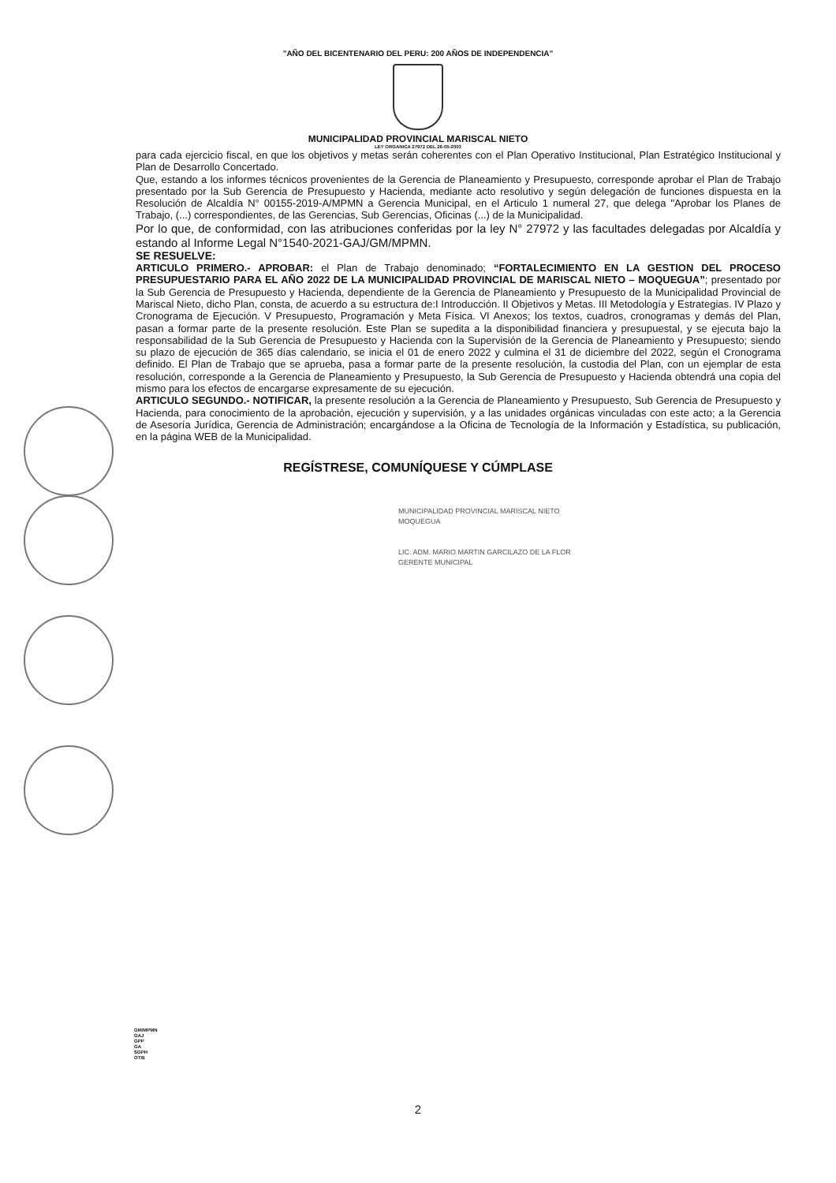"AÑO DEL BICENTENARIO DEL PERU: 200 AÑOS DE INDEPENDENCIA"
MUNICIPALIDAD PROVINCIAL MARISCAL NIETO
LEY ORGANICA 27972 DEL 26-05-2003
para cada ejercicio fiscal, en que los objetivos y metas serán coherentes con el Plan Operativo Institucional, Plan Estratégico Institucional y Plan de Desarrollo Concertado.
Que, estando a los informes técnicos provenientes de la Gerencia de Planeamiento y Presupuesto, corresponde aprobar el Plan de Trabajo presentado por la Sub Gerencia de Presupuesto y Hacienda, mediante acto resolutivo y según delegación de funciones dispuesta en la Resolución de Alcaldía N° 00155-2019-A/MPMN a Gerencia Municipal, en el Articulo 1 numeral 27, que delega "Aprobar los Planes de Trabajo, (...) correspondientes, de las Gerencias, Sub Gerencias, Oficinas (...) de la Municipalidad.
Por lo que, de conformidad, con las atribuciones conferidas por la ley N° 27972 y las facultades delegadas por Alcaldía y estando al Informe Legal N°1540-2021-GAJ/GM/MPMN.
SE RESUELVE:
ARTICULO PRIMERO.- APROBAR: el Plan de Trabajo denominado; “FORTALECIMIENTO EN LA GESTION DEL PROCESO PRESUPUESTARIO PARA EL AÑO 2022 DE LA MUNICIPALIDAD PROVINCIAL DE MARISCAL NIETO – MOQUEGUA”; presentado por la Sub Gerencia de Presupuesto y Hacienda, dependiente de la Gerencia de Planeamiento y Presupuesto de la Municipalidad Provincial de Mariscal Nieto, dicho Plan, consta, de acuerdo a su estructura de:I Introducción. II Objetivos y Metas. III Metodología y Estrategias. IV Plazo y Cronograma de Ejecución. V Presupuesto, Programación y Meta Física. VI Anexos; los textos, cuadros, cronogramas y demás del Plan, pasan a formar parte de la presente resolución. Este Plan se supedita a la disponibilidad financiera y presupuestal, y se ejecuta bajo la responsabilidad de la Sub Gerencia de Presupuesto y Hacienda con la Supervisión de la Gerencia de Planeamiento y Presupuesto; siendo su plazo de ejecución de 365 días calendario, se inicia el 01 de enero 2022 y culmina el 31 de diciembre del 2022, según el Cronograma definido. El Plan de Trabajo que se aprueba, pasa a formar parte de la presente resolución, la custodia del Plan, con un ejemplar de esta resolución, corresponde a la Gerencia de Planeamiento y Presupuesto, la Sub Gerencia de Presupuesto y Hacienda obtendrá una copia del mismo para los efectos de encargarse expresamente de su ejecución.
ARTICULO SEGUNDO.- NOTIFICAR, la presente resolución a la Gerencia de Planeamiento y Presupuesto, Sub Gerencia de Presupuesto y Hacienda, para conocimiento de la aprobación, ejecución y supervisión, y a las unidades orgánicas vinculadas con este acto; a la Gerencia de Asesoría Jurídica, Gerencia de Administración; encargándose a la Oficina de Tecnología de la Información y Estadística, su publicación, en la página WEB de la Municipalidad.
REGÍSTRESE, COMUNÍQUESE Y CÚMPLASE
MUNICIPALIDAD PROVINCIAL MARISCAL NIETO
MOQUEGUA
LIC. ADM. MARIO MARTIN GARCILAZO DE LA FLOR
GERENTE MUNICIPAL
GM/MPMN
GAJ
GPP
GA
SGPH
OTIE
2